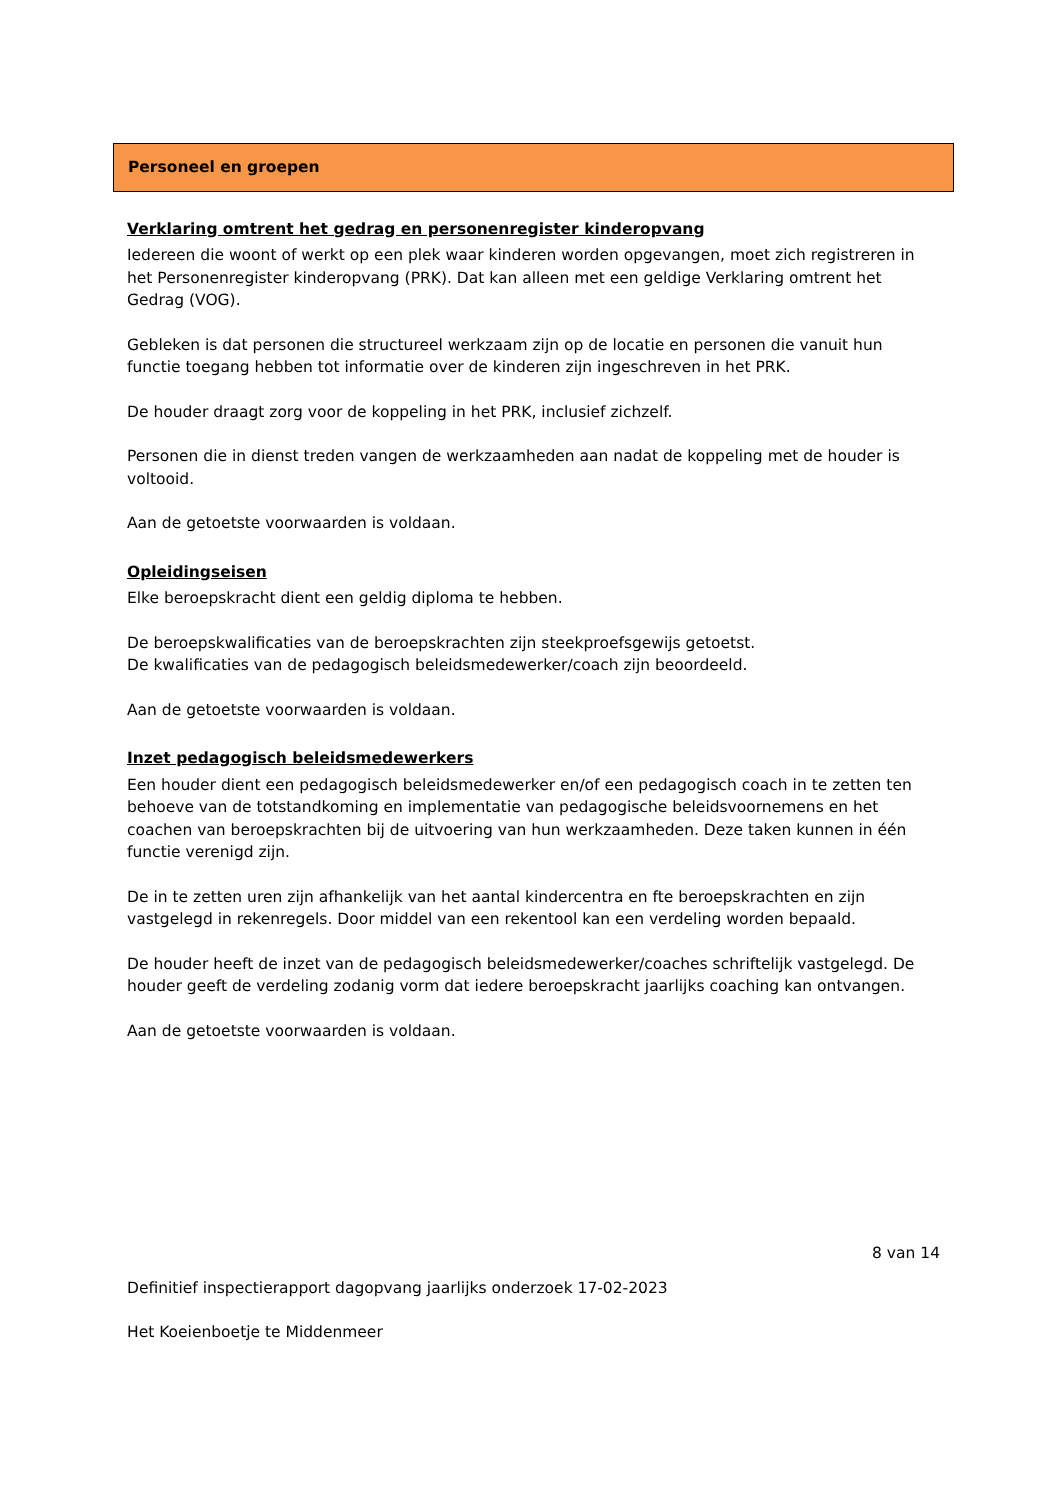Personeel en groepen
Verklaring omtrent het gedrag en personenregister kinderopvang
Iedereen die woont of werkt op een plek waar kinderen worden opgevangen, moet zich registreren in het Personenregister kinderopvang (PRK). Dat kan alleen met een geldige Verklaring omtrent het Gedrag (VOG).
Gebleken is dat personen die structureel werkzaam zijn op de locatie en personen die vanuit hun functie toegang hebben tot informatie over de kinderen zijn ingeschreven in het PRK.
De houder draagt zorg voor de koppeling in het PRK, inclusief zichzelf.
Personen die in dienst treden vangen de werkzaamheden aan nadat de koppeling met de houder is voltooid.
Aan de getoetste voorwaarden is voldaan.
Opleidingseisen
Elke beroepskracht dient een geldig diploma te hebben.
De beroepskwalificaties van de beroepskrachten zijn steekproefsgewijs getoetst.
De kwalificaties van de pedagogisch beleidsmedewerker/coach zijn beoordeeld.
Aan de getoetste voorwaarden is voldaan.
Inzet pedagogisch beleidsmedewerkers
Een houder dient een pedagogisch beleidsmedewerker en/of een pedagogisch coach in te zetten ten behoeve van de totstandkoming en implementatie van pedagogische beleidsvoornemens en het coachen van beroepskrachten bij de uitvoering van hun werkzaamheden. Deze taken kunnen in één functie verenigd zijn.
De in te zetten uren zijn afhankelijk van het aantal kindercentra en fte beroepskrachten en zijn vastgelegd in rekenregels. Door middel van een rekentool kan een verdeling worden bepaald.
De houder heeft de inzet van de pedagogisch beleidsmedewerker/coaches schriftelijk vastgelegd. De houder geeft de verdeling zodanig vorm dat iedere beroepskracht jaarlijks coaching kan ontvangen.
Aan de getoetste voorwaarden is voldaan.
8 van 14
Definitief inspectierapport dagopvang jaarlijks onderzoek 17-02-2023
Het Koeienboetje te Middenmeer